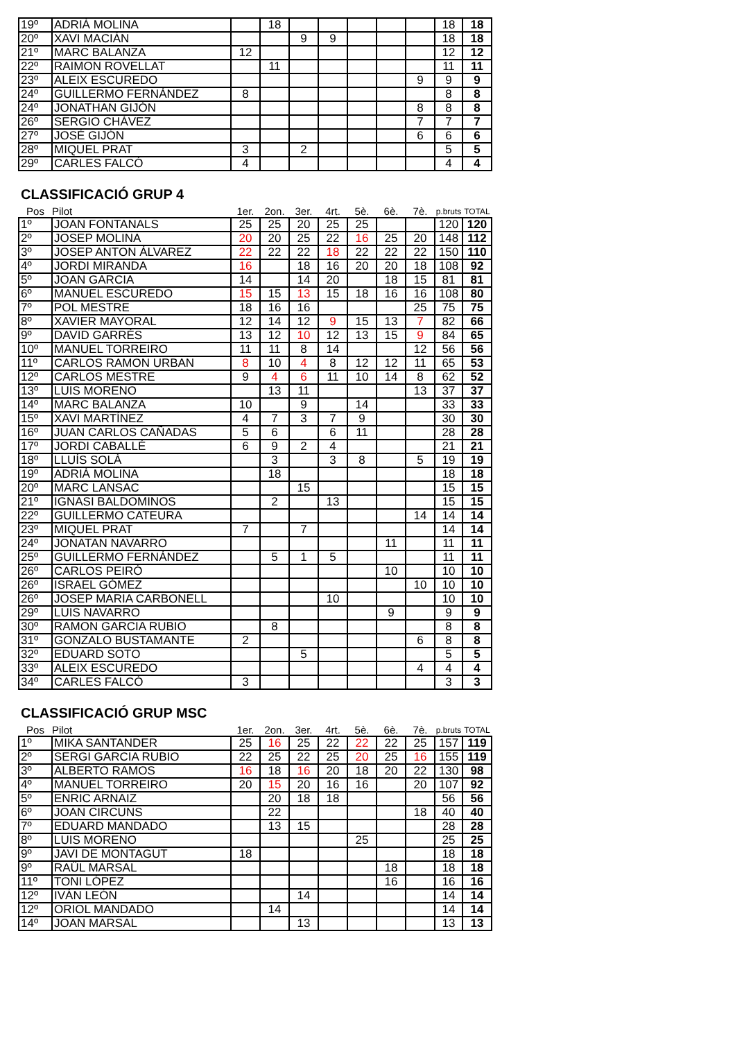| 19º | ADRIÀ MOLINA | | 18 | | | | | | 18 | 18 |
| 20º | XAVI MACIÁN | | | 9 | 9 | | | | 18 | 18 |
| 21º | MARC BALANZA | 12 | | | | | | | 12 | 12 |
| 22º | RAIMON ROVELLAT | | 11 | | | | | | 11 | 11 |
| 23º | ALEIX ESCUREDO | | | | | | | 9 | 9 | 9 |
| 24º | GUILLERMO FERNÁNDEZ | 8 | | | | | | | 8 | 8 |
| 24º | JONATHAN GIJÓN | | | | | | | 8 | 8 | 8 |
| 26º | SERGIO CHÁVEZ | | | | | | | 7 | 7 | 7 |
| 27º | JOSÉ GIJÓN | | | | | | | 6 | 6 | 6 |
| 28º | MIQUEL PRAT | 3 | | 2 | | | | | 5 | 5 |
| 29º | CARLES FALCÓ | 4 | | | | | | | 4 | 4 |
CLASSIFICACIÓ GRUP 4
| Pos | Pilot | 1er. | 2on. | 3er. | 4rt. | 5è. | 6è. | 7è. | p.bruts | TOTAL |
| --- | --- | --- | --- | --- | --- | --- | --- | --- | --- | --- |
| 1º | JOAN FONTANALS | 25 | 25 | 20 | 25 | 25 | | | 120 | 120 |
| 2º | JOSEP MOLINA | 20 | 20 | 25 | 22 | 16 | 25 | 20 | 148 | 112 |
| 3º | JOSEP ANTON ÁLVAREZ | 22 | 22 | 22 | 18 | 22 | 22 | 22 | 150 | 110 |
| 4º | JORDI MIRANDA | 16 | | 18 | 16 | 20 | 20 | 18 | 108 | 92 |
| 5º | JOAN GARCIA | 14 | | 14 | 20 | | 18 | 15 | 81 | 81 |
| 6º | MANUEL ESCUREDO | 15 | 15 | 13 | 15 | 18 | 16 | 16 | 108 | 80 |
| 7º | POL MESTRE | 18 | 16 | 16 | | | | 25 | 75 | 75 |
| 8º | XAVIER MAYORAL | 12 | 14 | 12 | 9 | 15 | 13 | 7 | 82 | 66 |
| 9º | DAVID GARRÉS | 13 | 12 | 10 | 12 | 13 | 15 | 9 | 84 | 65 |
| 10º | MANUEL TORREIRO | 11 | 11 | 8 | 14 | | | 12 | 56 | 56 |
| 11º | CARLOS RAMON URBAN | 8 | 10 | 4 | 8 | 12 | 12 | 11 | 65 | 53 |
| 12º | CARLOS MESTRE | 9 | 4 | 6 | 11 | 10 | 14 | 8 | 62 | 52 |
| 13º | LUIS MORENO | | 13 | 11 | | | | 13 | 37 | 37 |
| 14º | MARC BALANZA | 10 | | 9 | | 14 | | | 33 | 33 |
| 15º | XAVI MARTÍNEZ | 4 | 7 | 3 | 7 | 9 | | | 30 | 30 |
| 16º | JUAN CARLOS CAÑADAS | 5 | 6 | | 6 | 11 | | | 28 | 28 |
| 17º | JORDI CABALLÉ | 6 | 9 | 2 | 4 | | | | 21 | 21 |
| 18º | LLUÍS SOLÀ | | 3 | | 3 | 8 | | 5 | 19 | 19 |
| 19º | ADRIÀ MOLINA | | 18 | | | | | | 18 | 18 |
| 20º | MARC LANSAC | | | 15 | | | | | 15 | 15 |
| 21º | IGNASI BALDOMINOS | | 2 | | 13 | | | | 15 | 15 |
| 22º | GUILLERMO CATEURA | | | | | | | 14 | 14 | 14 |
| 23º | MIQUEL PRAT | 7 | | 7 | | | | | 14 | 14 |
| 24º | JONATAN NAVARRO | | | | | | 11 | | 11 | 11 |
| 25º | GUILLERMO FERNÁNDEZ | | 5 | 1 | 5 | | | | 11 | 11 |
| 26º | CARLOS PEIRÓ | | | | | | 10 | | 10 | 10 |
| 26º | ISRAEL GÓMEZ | | | | | | | 10 | 10 | 10 |
| 26º | JOSEP MARIA CARBONELL | | | | 10 | | | | 10 | 10 |
| 29º | LUIS NAVARRO | | | | | | 9 | | 9 | 9 |
| 30º | RAMON GARCIA RUBIO | | 8 | | | | | | 8 | 8 |
| 31º | GONZALO BUSTAMANTE | 2 | | | | | | 6 | 8 | 8 |
| 32º | EDUARD SOTO | | | 5 | | | | | 5 | 5 |
| 33º | ALEIX ESCUREDO | | | | | | | 4 | 4 | 4 |
| 34º | CARLES FALCÓ | 3 | | | | | | | 3 | 3 |
CLASSIFICACIÓ GRUP MSC
| Pos | Pilot | 1er. | 2on. | 3er. | 4rt. | 5è. | 6è. | 7è. | p.bruts | TOTAL |
| --- | --- | --- | --- | --- | --- | --- | --- | --- | --- | --- |
| 1º | MIKA SANTANDER | 25 | 16 | 25 | 22 | 22 | 22 | 25 | 157 | 119 |
| 2º | SERGI GARCIA RUBIO | 22 | 25 | 22 | 25 | 20 | 25 | 16 | 155 | 119 |
| 3º | ALBERTO RAMOS | 16 | 18 | 16 | 20 | 18 | 20 | 22 | 130 | 98 |
| 4º | MANUEL TORREIRO | 20 | 15 | 20 | 16 | 16 | | 20 | 107 | 92 |
| 5º | ENRIC ARNAIZ | | 20 | 18 | 18 | | | | 56 | 56 |
| 6º | JOAN CIRCUNS | | 22 | | | | | 18 | 40 | 40 |
| 7º | EDUARD MANDADO | | 13 | 15 | | | | | 28 | 28 |
| 8º | LUIS MORENO | | | | | 25 | | | 25 | 25 |
| 9º | JAVI DE MONTAGUT | 18 | | | | | | | 18 | 18 |
| 9º | RAÜL MARSAL | | | | | | 18 | | 18 | 18 |
| 11º | TONI LÓPEZ | | | | | | 16 | | 16 | 16 |
| 12º | IVÁN LEÓN | | | 14 | | | | | 14 | 14 |
| 12º | ORIOL MANDADO | | 14 | | | | | | 14 | 14 |
| 14º | JOAN MARSAL | | | 13 | | | | | 13 | 13 |